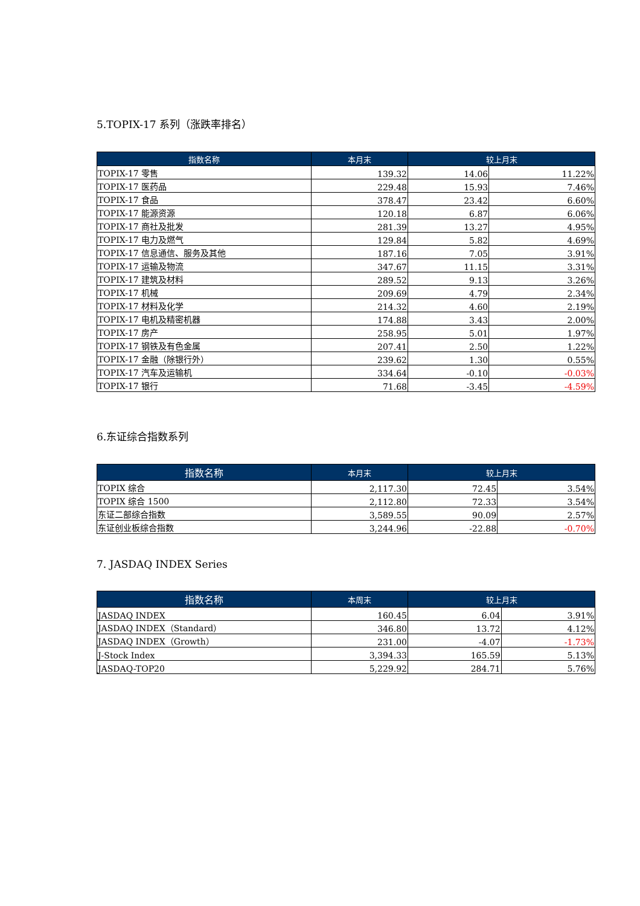5.TOPIX-17 系列（涨跌率排名）
| 指数名称 | 本月末 | 较上月末 | |
| --- | --- | --- | --- |
| TOPIX-17 零售 | 139.32 | 14.06 | 11.22% |
| TOPIX-17 医药品 | 229.48 | 15.93 | 7.46% |
| TOPIX-17 食品 | 378.47 | 23.42 | 6.60% |
| TOPIX-17 能源资源 | 120.18 | 6.87 | 6.06% |
| TOPIX-17 商社及批发 | 281.39 | 13.27 | 4.95% |
| TOPIX-17 电力及燃气 | 129.84 | 5.82 | 4.69% |
| TOPIX-17 信息通信、服务及其他 | 187.16 | 7.05 | 3.91% |
| TOPIX-17 运输及物流 | 347.67 | 11.15 | 3.31% |
| TOPIX-17 建筑及材料 | 289.52 | 9.13 | 3.26% |
| TOPIX-17 机械 | 209.69 | 4.79 | 2.34% |
| TOPIX-17 材料及化学 | 214.32 | 4.60 | 2.19% |
| TOPIX-17 电机及精密机器 | 174.88 | 3.43 | 2.00% |
| TOPIX-17 房产 | 258.95 | 5.01 | 1.97% |
| TOPIX-17 钢铁及有色金属 | 207.41 | 2.50 | 1.22% |
| TOPIX-17 金融（除银行外） | 239.62 | 1.30 | 0.55% |
| TOPIX-17 汽车及运输机 | 334.64 | -0.10 | -0.03% |
| TOPIX-17 银行 | 71.68 | -3.45 | -4.59% |
6.东证综合指数系列
| 指数名称 | 本月末 | 较上月末 | |
| --- | --- | --- | --- |
| TOPIX 综合 | 2,117.30 | 72.45 | 3.54% |
| TOPIX 综合 1500 | 2,112.80 | 72.33 | 3.54% |
| 东证二部综合指数 | 3,589.55 | 90.09 | 2.57% |
| 东证创业板综合指数 | 3,244.96 | -22.88 | -0.70% |
7. JASDAQ INDEX Series
| 指数名称 | 本周末 | 较上月末 | |
| --- | --- | --- | --- |
| JASDAQ INDEX | 160.45 | 6.04 | 3.91% |
| JASDAQ INDEX（Standard） | 346.80 | 13.72 | 4.12% |
| JASDAQ INDEX（Growth） | 231.00 | -4.07 | -1.73% |
| J-Stock Index | 3,394.33 | 165.59 | 5.13% |
| JASDAQ-TOP20 | 5,229.92 | 284.71 | 5.76% |